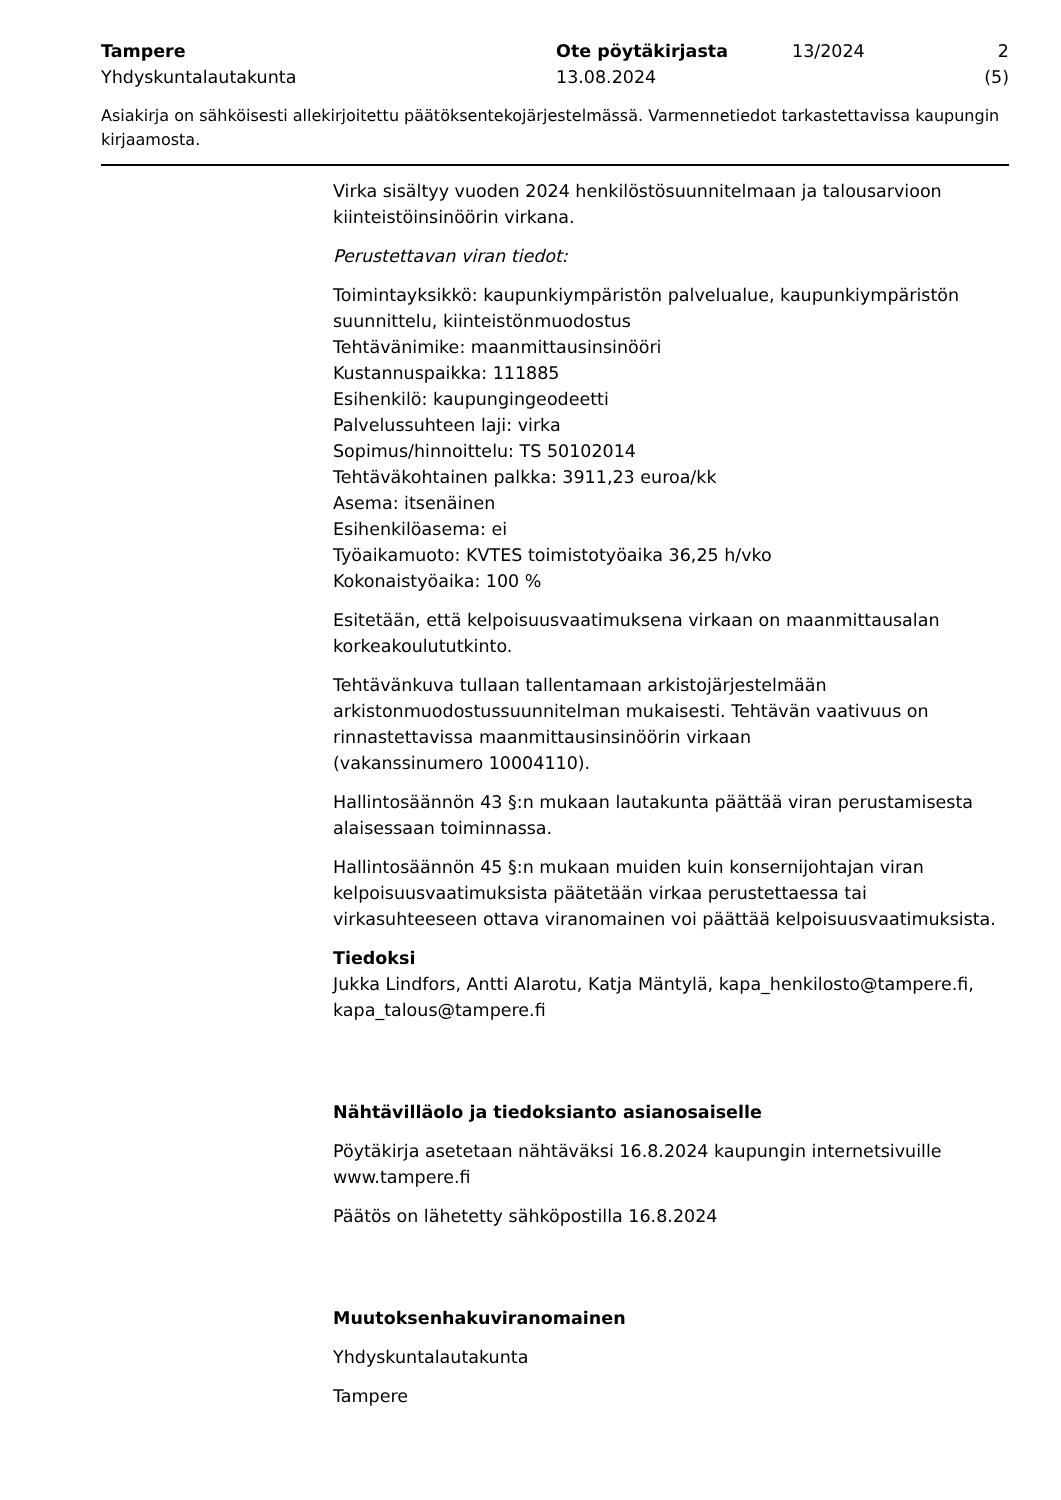Tampere
Yhdyskuntalautakunta
Ote pöytäkirjasta
13.08.2024
13/2024 2 (5)
Asiakirja on sähköisesti allekirjoitettu päätöksentekojärjestelmässä. Varmennetiedot tarkastettavissa kaupungin kirjaamosta.
Virka sisältyy vuoden 2024 henkilöstösuunnitelmaan ja talousarvioon kiinteistöinsinöörin virkana.
Perustettavan viran tiedot:
Toimintayksikkö: kaupunkiympäristön palvelualue, kaupunkiympäristön suunnittelu, kiinteistönmuodostus
Tehtävänimike: maanmittausinsinööri
Kustannuspaikka: 111885
Esihenkilö: kaupungingeodeetti
Palvelussuhteen laji: virka
Sopimus/hinnoittelu: TS 50102014
Tehtäväkohtainen palkka: 3911,23 euroa/kk
Asema: itsenäinen
Esihenkilöasema: ei
Työaikamuoto: KVTES toimistotyöaika 36,25 h/vko
Kokonaistyöaika: 100 %
Esitetään, että kelpoisuusvaatimuksena virkaan on maanmittausalan korkeakoulututkinto.
Tehtävänkuva tullaan tallentamaan arkistojärjestelmään arkistonmuodostussuunnitelman mukaisesti. Tehtävän vaativuus on rinnastettavissa maanmittausinsinöörin virkaan
(vakanssinumero 10004110).
Hallintosäännön 43 §:n mukaan lautakunta päättää viran perustamisesta alaisessaan toiminnassa.
Hallintosäännön 45 §:n mukaan muiden kuin konsernijohtajan viran kelpoisuusvaatimuksista päätetään virkaa perustettaessa tai virkasuhteeseen ottava viranomainen voi päättää kelpoisuusvaatimuksista.
Tiedoksi
Jukka Lindfors, Antti Alarotu, Katja Mäntylä, kapa_henkilosto@tampere.fi, kapa_talous@tampere.fi
Nähtävilläolo ja tiedoksianto asianosaiselle
Pöytäkirja asetetaan nähtäväksi 16.8.2024 kaupungin internetsivuille www.tampere.fi
Päätös on lähetetty sähköpostilla 16.8.2024
Muutoksenhakuviranomainen
Yhdyskuntalautakunta
Tampere